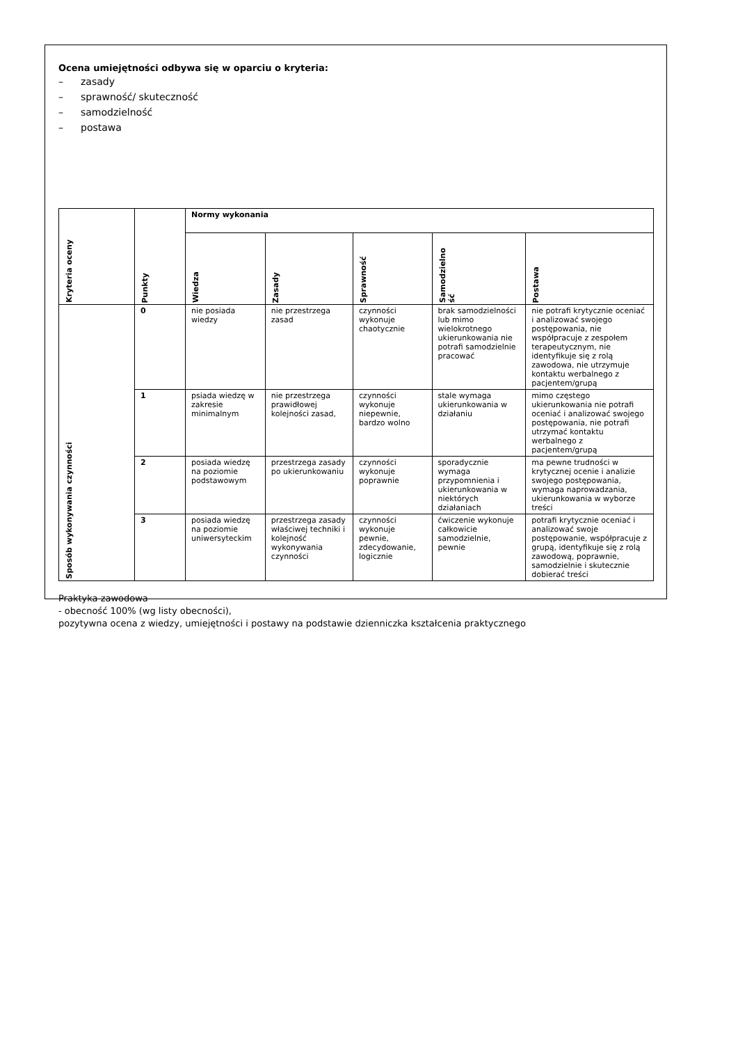Ocena umiejętności odbywa się w oparciu o kryteria:
– zasady
– sprawność/ skuteczność
– samodzielność
– postawa
| Kryteria oceny | Punkty | Normy wykonania | | | | |
| --- | --- | --- | --- | --- | --- | --- |
| | | Wiedza | Zasady | Sprawność | Samodzielno ść | Postawa |
| Sposób wykonywania czynności | 0 | nie posiada wiedzy | nie przestrzega zasad | czynności wykonuje chaotycznie | brak samodzielności lub mimo wielokrotnego ukierunkowania nie potrafi samodzielnie pracować | nie potrafi krytycznie oceniać i analizować swojego postępowania, nie współpracuje z zespołem terapeutycznym, nie identyfikuje się z rolą zawodowa, nie utrzymuje kontaktu werbalnego z pacjentem/grupą |
| | 1 | psiada wiedzę w zakresie minimalnym | nie przestrzega prawidłowej kolejności zasad, | czynności wykonuje niepewnie, bardzo wolno | stale wymaga ukierunkowania w działaniu | mimo częstego ukierunkowania nie potrafi oceniać i analizować swojego postępowania, nie potrafi utrzymać kontaktu werbalnego z pacjentem/grupą |
| | 2 | posiada wiedzę na poziomie podstawowym | przestrzega zasady po ukierunkowaniu | czynności wykonuje poprawnie | sporadycznie wymaga przypomnienia i ukierunkowania w niektórych działaniach | ma pewne trudności w krytycznej ocenie i analizie swojego postępowania, wymaga naprowadzania, ukierunkowania w wyborze treści |
| | 3 | posiada wiedzę na poziomie uniwersyteckim | przestrzega zasady właściwej techniki i kolejność wykonywania czynności | czynności wykonuje pewnie, zdecydowanie, logicznie | ćwiczenie wykonuje całkowicie samodzielnie, pewnie | potrafi krytycznie oceniać i analizować swoje postępowanie, współpracuje z grupą, identyfikuje się z rolą zawodową, poprawnie, samodzielnie i skutecznie dobierać treści |
Praktyka zawodowa
- obecność 100% (wg listy obecności),
pozytywna ocena z wiedzy, umiejętności i postawy na podstawie dzienniczka kształcenia praktycznego